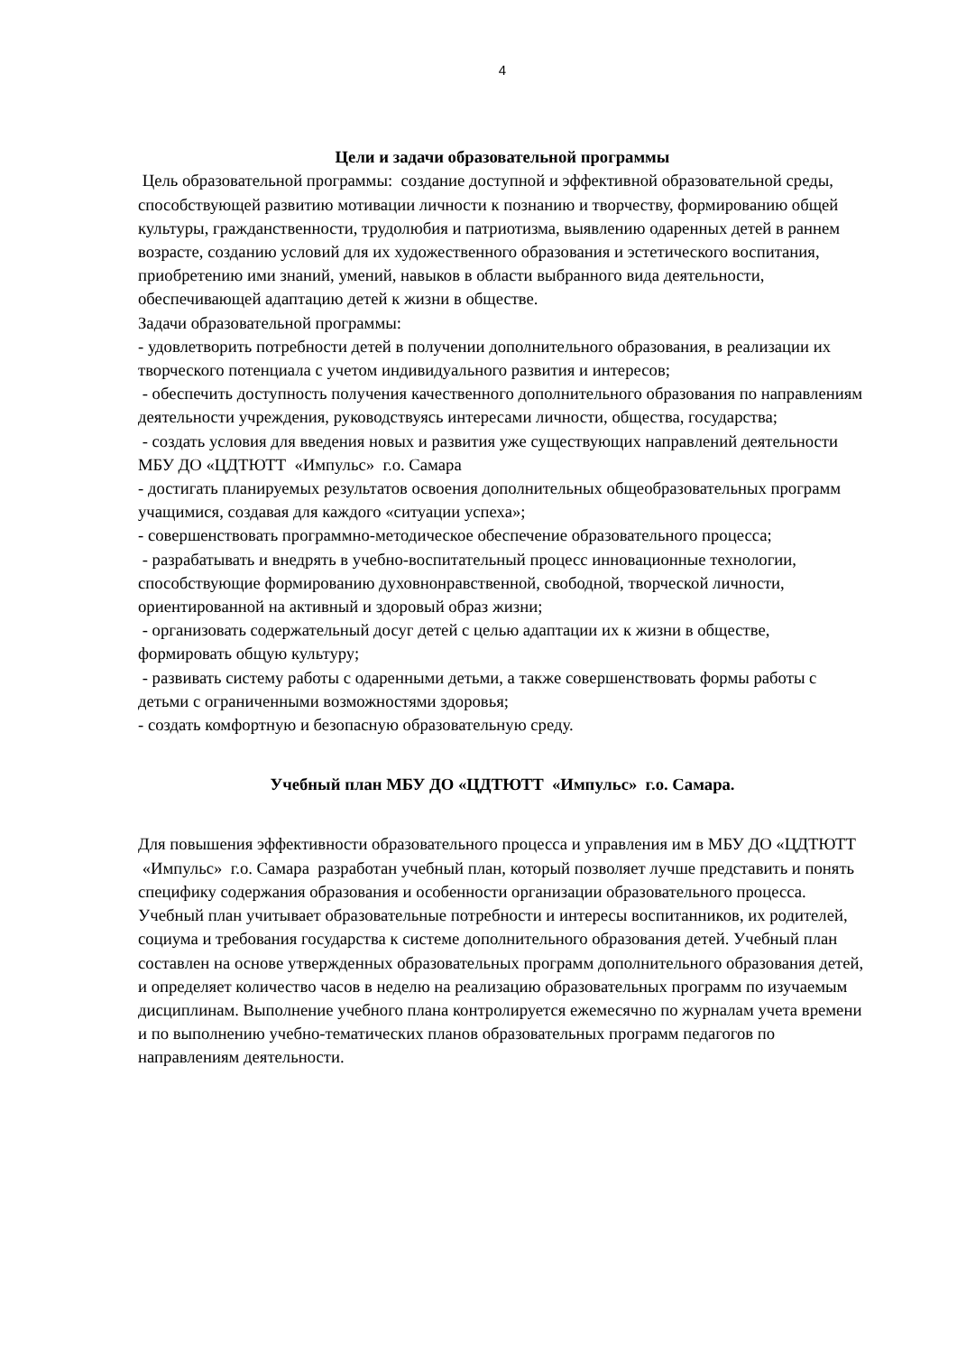4
Цели и задачи образовательной программы
Цель образовательной программы: создание доступной и эффективной образовательной среды, способствующей развитию мотивации личности к познанию и творчеству, формированию общей культуры, гражданственности, трудолюбия и патриотизма, выявлению одаренных детей в раннем возрасте, созданию условий для их художественного образования и эстетического воспитания, приобретению ими знаний, умений, навыков в области выбранного вида деятельности, обеспечивающей адаптацию детей к жизни в обществе.
Задачи образовательной программы:
- удовлетворить потребности детей в получении дополнительного образования, в реализации их творческого потенциала с учетом индивидуального развития и интересов;
- обеспечить доступность получения качественного дополнительного образования по направлениям деятельности учреждения, руководствуясь интересами личности, общества, государства;
- создать условия для введения новых и развития уже существующих направлений деятельности МБУ ДО «ЦДТЮТТ «Импульс» г.о. Самара
- достигать планируемых результатов освоения дополнительных общеобразовательных программ учащимися, создавая для каждого «ситуации успеха»;
- совершенствовать программно-методическое обеспечение образовательного процесса;
- разрабатывать и внедрять в учебно-воспитательный процесс инновационные технологии, способствующие формированию духовнонравственной, свободной, творческой личности, ориентированной на активный и здоровый образ жизни;
- организовать содержательный досуг детей с целью адаптации их к жизни в обществе, формировать общую культуру;
- развивать систему работы с одаренными детьми, а также совершенствовать формы работы с детьми с ограниченными возможностями здоровья;
- создать комфортную и безопасную образовательную среду.
Учебный план МБУ ДО «ЦДТЮТТ «Импульс» г.о. Самара.
Для повышения эффективности образовательного процесса и управления им в МБУ ДО «ЦДТЮТТ «Импульс» г.о. Самара разработан учебный план, который позволяет лучше представить и понять специфику содержания образования и особенности организации образовательного процесса. Учебный план учитывает образовательные потребности и интересы воспитанников, их родителей, социума и требования государства к системе дополнительного образования детей. Учебный план составлен на основе утвержденных образовательных программ дополнительного образования детей, и определяет количество часов в неделю на реализацию образовательных программ по изучаемым дисциплинам. Выполнение учебного плана контролируется ежемесячно по журналам учета времени и по выполнению учебно-тематических планов образовательных программ педагогов по направлениям деятельности.